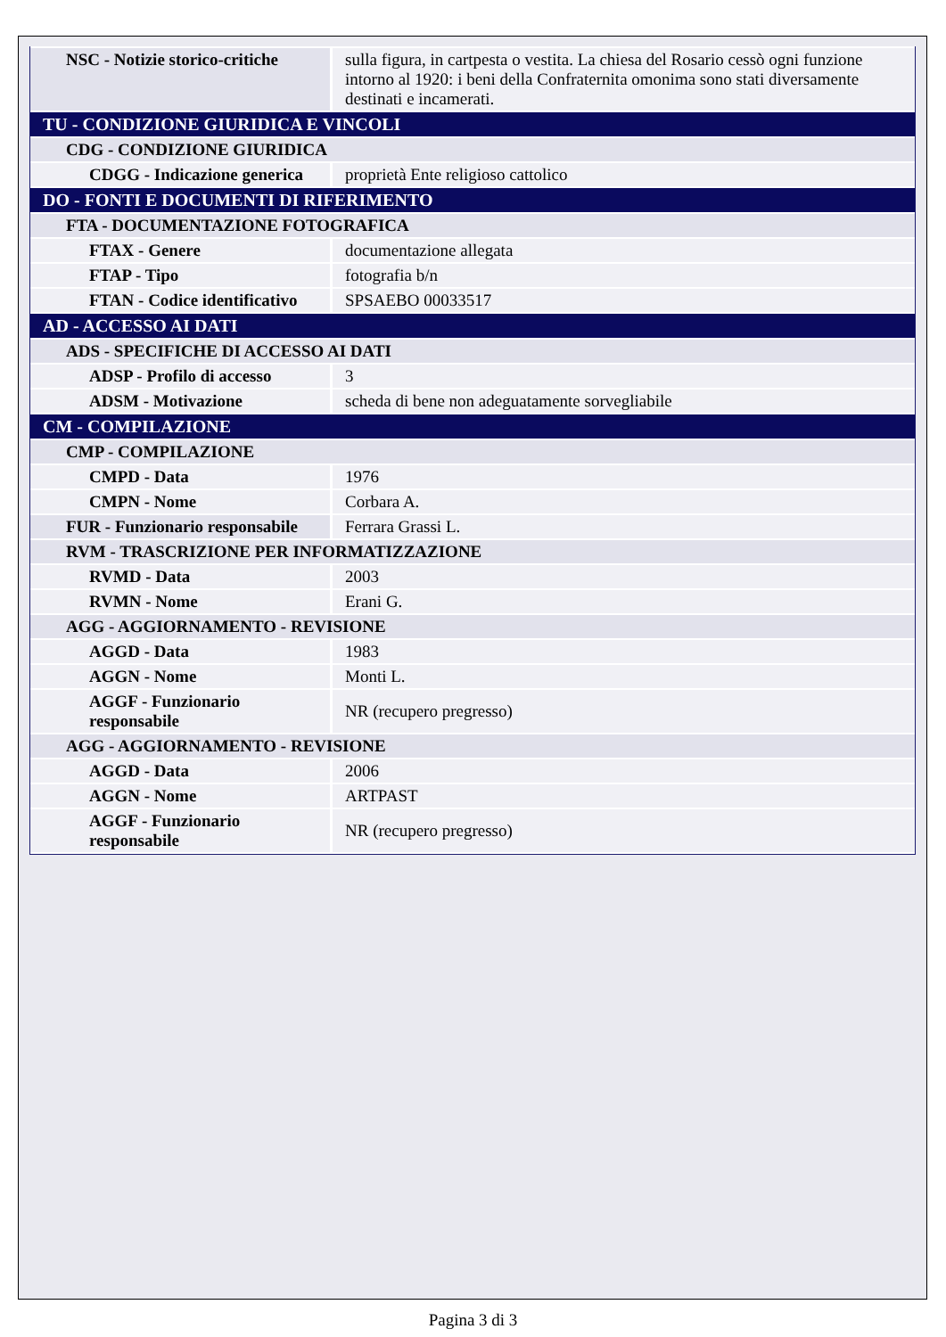| NSC - Notizie storico-critiche | sulla figura, in cartpesta o vestita. La chiesa del Rosario cessò ogni funzione intorno al 1920: i beni della Confraternita omonima sono stati diversamente destinati e incamerati. |
| TU - CONDIZIONE GIURIDICA E VINCOLI | |
| CDG - CONDIZIONE GIURIDICA | |
| CDGG - Indicazione generica | proprietà Ente religioso cattolico |
| DO - FONTI E DOCUMENTI DI RIFERIMENTO | |
| FTA - DOCUMENTAZIONE FOTOGRAFICA | |
| FTAX - Genere | documentazione allegata |
| FTAP - Tipo | fotografia b/n |
| FTAN - Codice identificativo | SPSAEBO 00033517 |
| AD - ACCESSO AI DATI | |
| ADS - SPECIFICHE DI ACCESSO AI DATI | |
| ADSP - Profilo di accesso | 3 |
| ADSM - Motivazione | scheda di bene non adeguatamente sorvegliabile |
| CM - COMPILAZIONE | |
| CMP - COMPILAZIONE | |
| CMPD - Data | 1976 |
| CMPN - Nome | Corbara A. |
| FUR - Funzionario responsabile | Ferrara Grassi L. |
| RVM - TRASCRIZIONE PER INFORMATIZZAZIONE | |
| RVMD - Data | 2003 |
| RVMN - Nome | Erani G. |
| AGG - AGGIORNAMENTO - REVISIONE | |
| AGGD - Data | 1983 |
| AGGN - Nome | Monti L. |
| AGGF - Funzionario responsabile | NR (recupero pregresso) |
| AGG - AGGIORNAMENTO - REVISIONE | |
| AGGD - Data | 2006 |
| AGGN - Nome | ARTPAST |
| AGGF - Funzionario responsabile | NR (recupero pregresso) |
Pagina 3 di 3